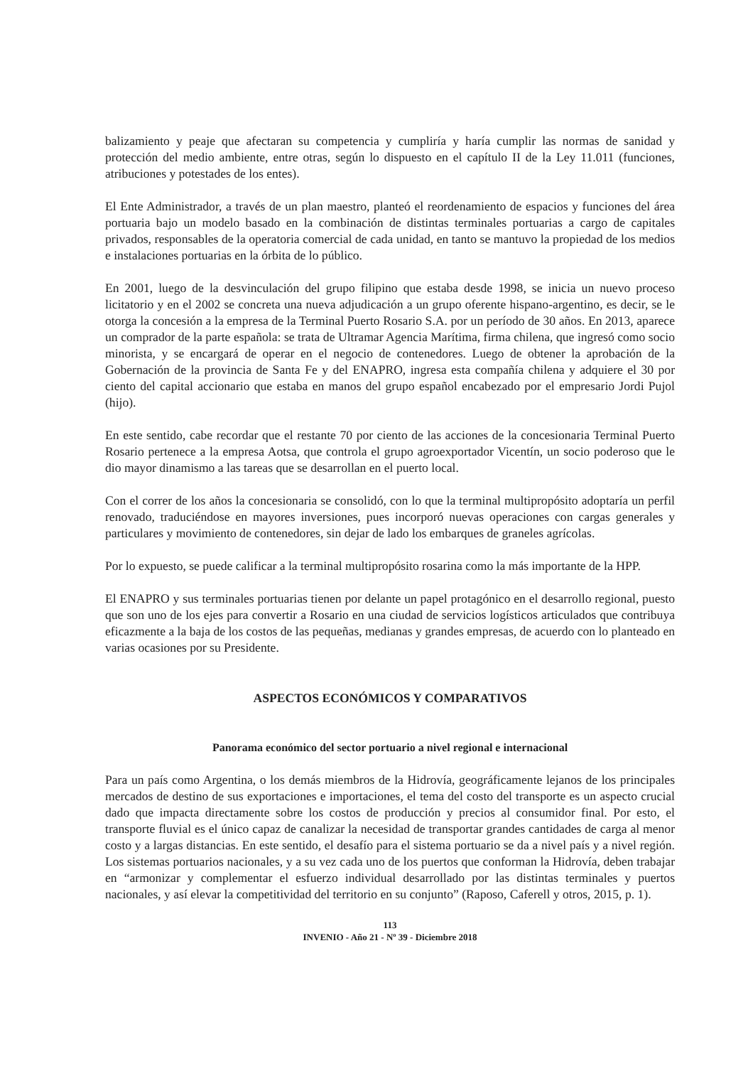balizamiento y peaje que afectaran su competencia y cumpliría y haría cumplir las normas de sanidad y protección del medio ambiente, entre otras, según lo dispuesto en el capítulo II de la Ley 11.011 (funciones, atribuciones y potestades de los entes).
El Ente Administrador, a través de un plan maestro, planteó el reordenamiento de espacios y funciones del área portuaria bajo un modelo basado en la combinación de distintas terminales portuarias a cargo de capitales privados, responsables de la operatoria comercial de cada unidad, en tanto se mantuvo la propiedad de los medios e instalaciones portuarias en la órbita de lo público.
En 2001, luego de la desvinculación del grupo filipino que estaba desde 1998, se inicia un nuevo proceso licitatorio y en el 2002 se concreta una nueva adjudicación a un grupo oferente hispano-argentino, es decir, se le otorga la concesión a la empresa de la Terminal Puerto Rosario S.A. por un período de 30 años. En 2013, aparece un comprador de la parte española: se trata de Ultramar Agencia Marítima, firma chilena, que ingresó como socio minorista, y se encargará de operar en el negocio de contenedores. Luego de obtener la aprobación de la Gobernación de la provincia de Santa Fe y del ENAPRO, ingresa esta compañía chilena y adquiere el 30 por ciento del capital accionario que estaba en manos del grupo español encabezado por el empresario Jordi Pujol (hijo).
En este sentido, cabe recordar que el restante 70 por ciento de las acciones de la concesionaria Terminal Puerto Rosario pertenece a la empresa Aotsa, que controla el grupo agroexportador Vicentín, un socio poderoso que le dio mayor dinamismo a las tareas que se desarrollan en el puerto local.
Con el correr de los años la concesionaria se consolidó, con lo que la terminal multipropósito adoptaría un perfil renovado, traduciéndose en mayores inversiones, pues incorporó nuevas operaciones con cargas generales y particulares y movimiento de contenedores, sin dejar de lado los embarques de graneles agrícolas.
Por lo expuesto, se puede calificar a la terminal multipropósito rosarina como la más importante de la HPP.
El ENAPRO y sus terminales portuarias tienen por delante un papel protagónico en el desarrollo regional, puesto que son uno de los ejes para convertir a Rosario en una ciudad de servicios logísticos articulados que contribuya eficazmente a la baja de los costos de las pequeñas, medianas y grandes empresas, de acuerdo con lo planteado en varias ocasiones por su Presidente.
ASPECTOS ECONÓMICOS Y COMPARATIVOS
Panorama económico del sector portuario a nivel regional e internacional
Para un país como Argentina, o los demás miembros de la Hidrovía, geográficamente lejanos de los principales mercados de destino de sus exportaciones e importaciones, el tema del costo del transporte es un aspecto crucial dado que impacta directamente sobre los costos de producción y precios al consumidor final. Por esto, el transporte fluvial es el único capaz de canalizar la necesidad de transportar grandes cantidades de carga al menor costo y a largas distancias. En este sentido, el desafío para el sistema portuario se da a nivel país y a nivel región. Los sistemas portuarios nacionales, y a su vez cada uno de los puertos que conforman la Hidrovía, deben trabajar en “armonizar y complementar el esfuerzo individual desarrollado por las distintas terminales y puertos nacionales, y así elevar la competitividad del territorio en su conjunto” (Raposo, Caferell y otros, 2015, p. 1).
113
INVENIO - Año 21 - Nº 39 - Diciembre 2018